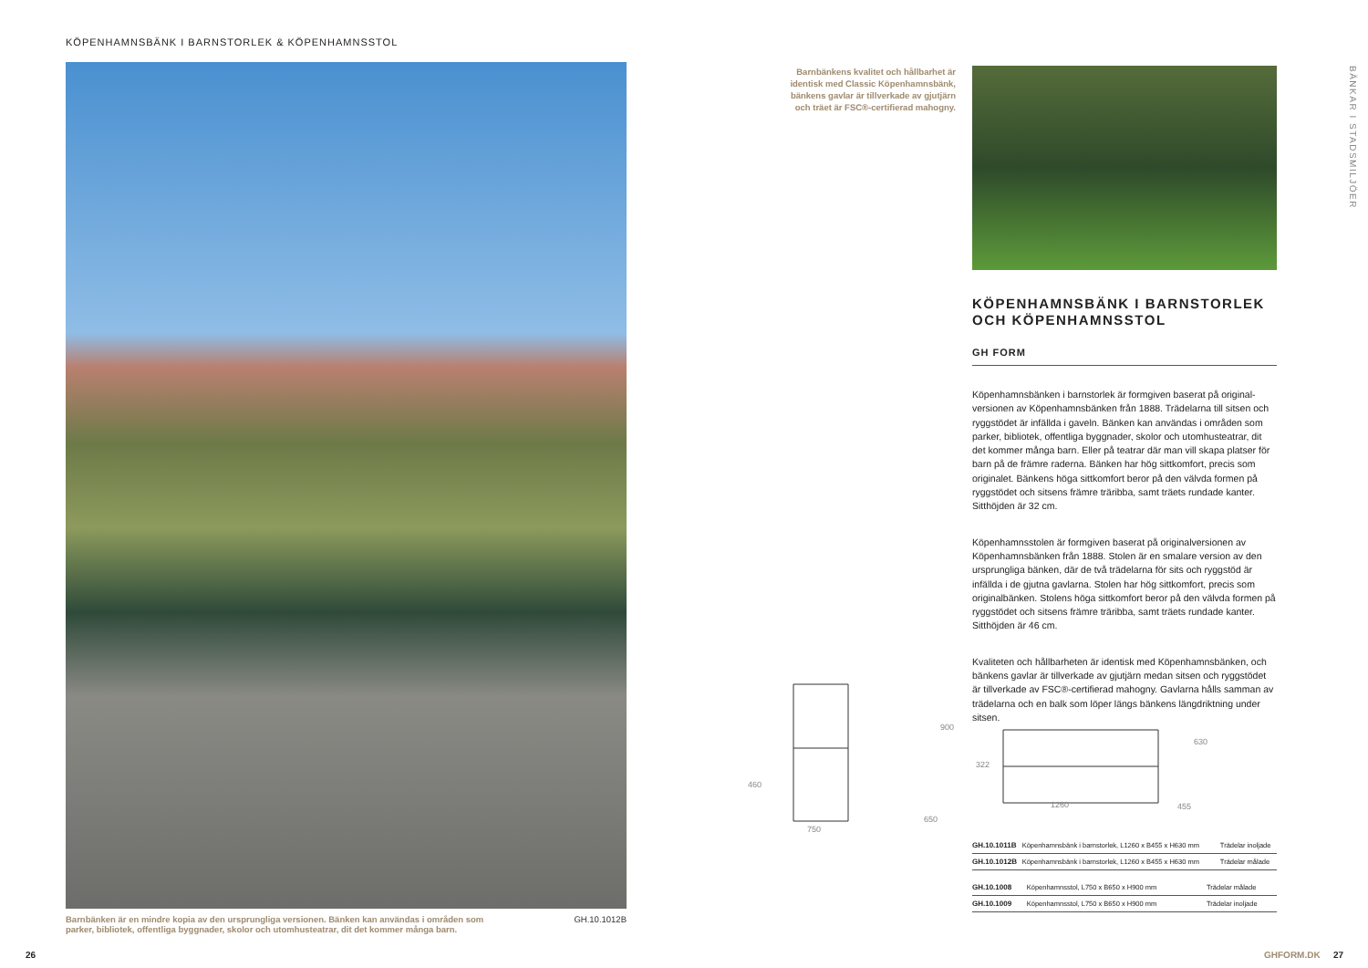KÖPENHAMNSBÄNK I BARNSTORLEK & KÖPENHAMNSSTOL
Barnbänken är en mindre kopia av den ursprungliga versionen. Bänken kan användas i områden som
parker, bibliotek, offentliga byggnader, skolor och utomhusteatrar, dit det kommer många barn. GH.10.1012B
26
Barnbänkens kvalitet och hållbarhet är identisk med Classic Köpenhamnsbänk, bänkens gavlar är tillverkade av gjutjärn och träet är FSC®-certifierad mahogny.
KÖPENHAMNSBÄNK I BARNSTORLEK OCH KÖPENHAMNSSTOL
GH FORM
Köpenhamnsbänken i barnstorlek är formgiven baserat på original-versionen av Köpenhamnsbänken från 1888. Trädelarna till sitsen och ryggstödet är infällda i gaveln. Bänken kan användas i områden som parker, bibliotek, offentliga byggnader, skolor och utomhusteatrar, dit det kommer många barn. Eller på teatrar där man vill skapa platser för barn på de främre raderna. Bänken har hög sittkomfort, precis som originalet. Bänkens höga sittkomfort beror på den välvda formen på ryggstödet och sitsens främre träribba, samt träets rundade kanter. Sitthöjden är 32 cm.
Köpenhamnsstolen är formgiven baserat på originalversionen av Köpenhamnsbänken från 1888. Stolen är en smalare version av den ursprungliga bänken, där de två trädelarna för sits och ryggstöd är infällda i de gjutna gavlarna. Stolen har hög sittkomfort, precis som originalbänken. Stolens höga sittkomfort beror på den välvda formen på ryggstödet och sitsens främre träribba, samt träets rundade kanter. Sitthöjden är 46 cm.
Kvaliteten och hållbarheten är identisk med Köpenhamnsbänken, och bänkens gavlar är tillverkade av gjutjärn medan sitsen och ryggstödet är tillverkade av FSC®-certifierad mahogny. Gavlarna hålls samman av trädelarna och en balk som löper längs bänkens längdriktning under sitsen.
900
460
650
750
322
630
1260 455
| GH.10.1011B | Köpenhamnsbänk i barnstorlek, L1260 x B455 x H630 mm | Trädelar inoljade |
| GH.10.1012B | Köpenhamnsbänk i barnstorlek, L1260 x B455 x H630 mm | Trädelar målade |
| GH.10.1008 | Köpenhamnsstol, L750 x B650 x H900 mm | Trädelar målade |
| GH.10.1009 | Köpenhamnsstol, L750 x B650 x H900 mm | Trädelar inoljade |
BÄNKAR I STADSMILJÖER
GHFORM.DK 27